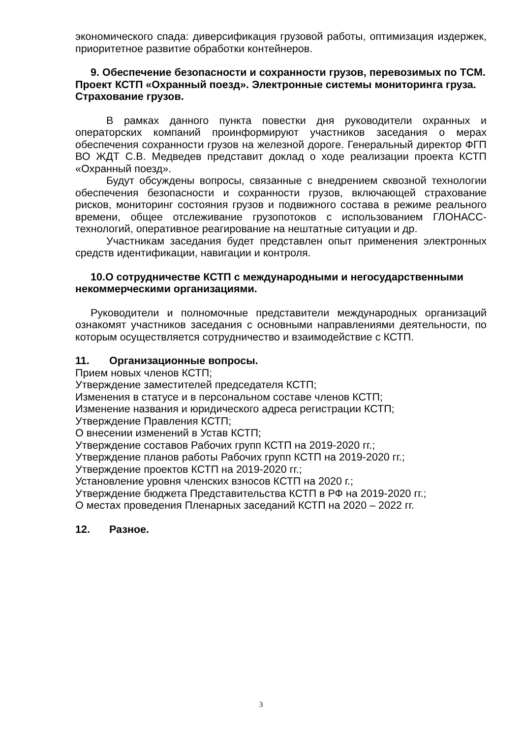экономического спада: диверсификация грузовой работы, оптимизация издержек, приоритетное развитие обработки контейнеров.
9. Обеспечение безопасности и сохранности грузов, перевозимых по ТСМ. Проект КСТП «Охранный поезд». Электронные системы мониторинга груза. Страхование грузов.
В рамках данного пункта повестки дня руководители охранных и операторских компаний проинформируют участников заседания о мерах обеспечения сохранности грузов на железной дороге. Генеральный директор ФГП ВО ЖДТ С.В. Медведев представит доклад о ходе реализации проекта КСТП «Охранный поезд».
Будут обсуждены вопросы, связанные с внедрением сквозной технологии обеспечения безопасности и сохранности грузов, включающей страхование рисков, мониторинг состояния грузов и подвижного состава в режиме реального времени, общее отслеживание грузопотоков с использованием ГЛОНАСС-технологий, оперативное реагирование на нештатные ситуации и др.
Участникам заседания будет представлен опыт применения электронных средств идентификации, навигации и контроля.
10.О сотрудничестве КСТП с международными и негосударственными некоммерческими организациями.
Руководители и полномочные представители международных организаций ознакомят участников заседания с основными направлениями деятельности, по которым осуществляется сотрудничество и взаимодействие с КСТП.
11. Организационные вопросы.
Прием новых членов КСТП;
Утверждение заместителей председателя КСТП;
Изменения в статусе и в персональном составе членов КСТП;
Изменение названия и юридического адреса регистрации КСТП;
Утверждение Правления КСТП;
О внесении изменений в Устав КСТП;
Утверждение составов Рабочих групп КСТП на 2019-2020 гг.;
Утверждение планов работы Рабочих групп КСТП на 2019-2020 гг.;
Утверждение проектов КСТП на 2019-2020 гг.;
Установление уровня членских взносов КСТП на 2020 г.;
Утверждение бюджета Представительства КСТП в РФ на 2019-2020 гг.;
О местах проведения Пленарных заседаний КСТП на 2020 – 2022 гг.
12. Разное.
3